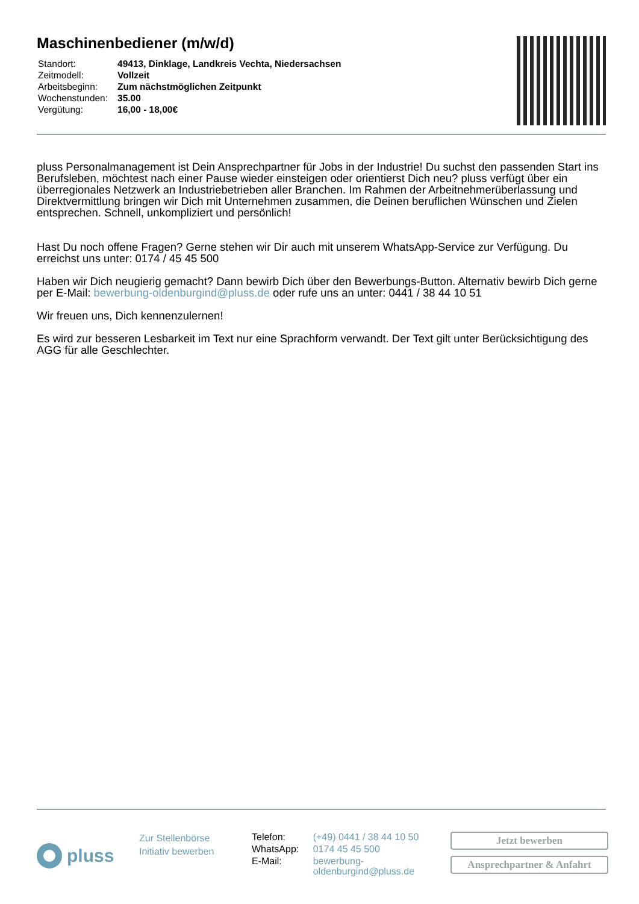Maschinenbediener (m/w/d)
| Standort: | 49413, Dinklage, Landkreis Vechta, Niedersachsen |
| Zeitmodell: | Vollzeit |
| Arbeitsbeginn: | Zum nächstmöglichen Zeitpunkt |
| Wochenstunden: | 35.00 |
| Vergütung: | 16,00 - 18,00€ |
pluss Personalmanagement ist Dein Ansprechpartner für Jobs in der Industrie! Du suchst den passenden Start ins Berufsleben, möchtest nach einer Pause wieder einsteigen oder orientierst Dich neu? pluss verfügt über ein überregionales Netzwerk an Industriebetrieben aller Branchen. Im Rahmen der Arbeitnehmerüberlassung und Direktvermittlung bringen wir Dich mit Unternehmen zusammen, die Deinen beruflichen Wünschen und Zielen entsprechen. Schnell, unkompliziert und persönlich!
Hast Du noch offene Fragen? Gerne stehen wir Dir auch mit unserem WhatsApp-Service zur Verfügung. Du erreichst uns unter: 0174 / 45 45 500
Haben wir Dich neugierig gemacht? Dann bewirb Dich über den Bewerbungs-Button. Alternativ bewirb Dich gerne per E-Mail: bewerbung-oldenburgind@pluss.de oder rufe uns an unter: 0441 / 38 44 10 51
Wir freuen uns, Dich kennenzulernen!
Es wird zur besseren Lesbarkeit im Text nur eine Sprachform verwandt. Der Text gilt unter Berücksichtigung des AGG für alle Geschlechter.
pluss
Zur Stellenbörse
Initiativ bewerben
| Telefon: | (+49) 0441 / 38 44 10 50 |
| WhatsApp: | 0174 45 45 500 |
| E-Mail: | bewerbung- oldenburgind@pluss.de |
Jetzt bewerben
Ansprechpartner & Anfahrt